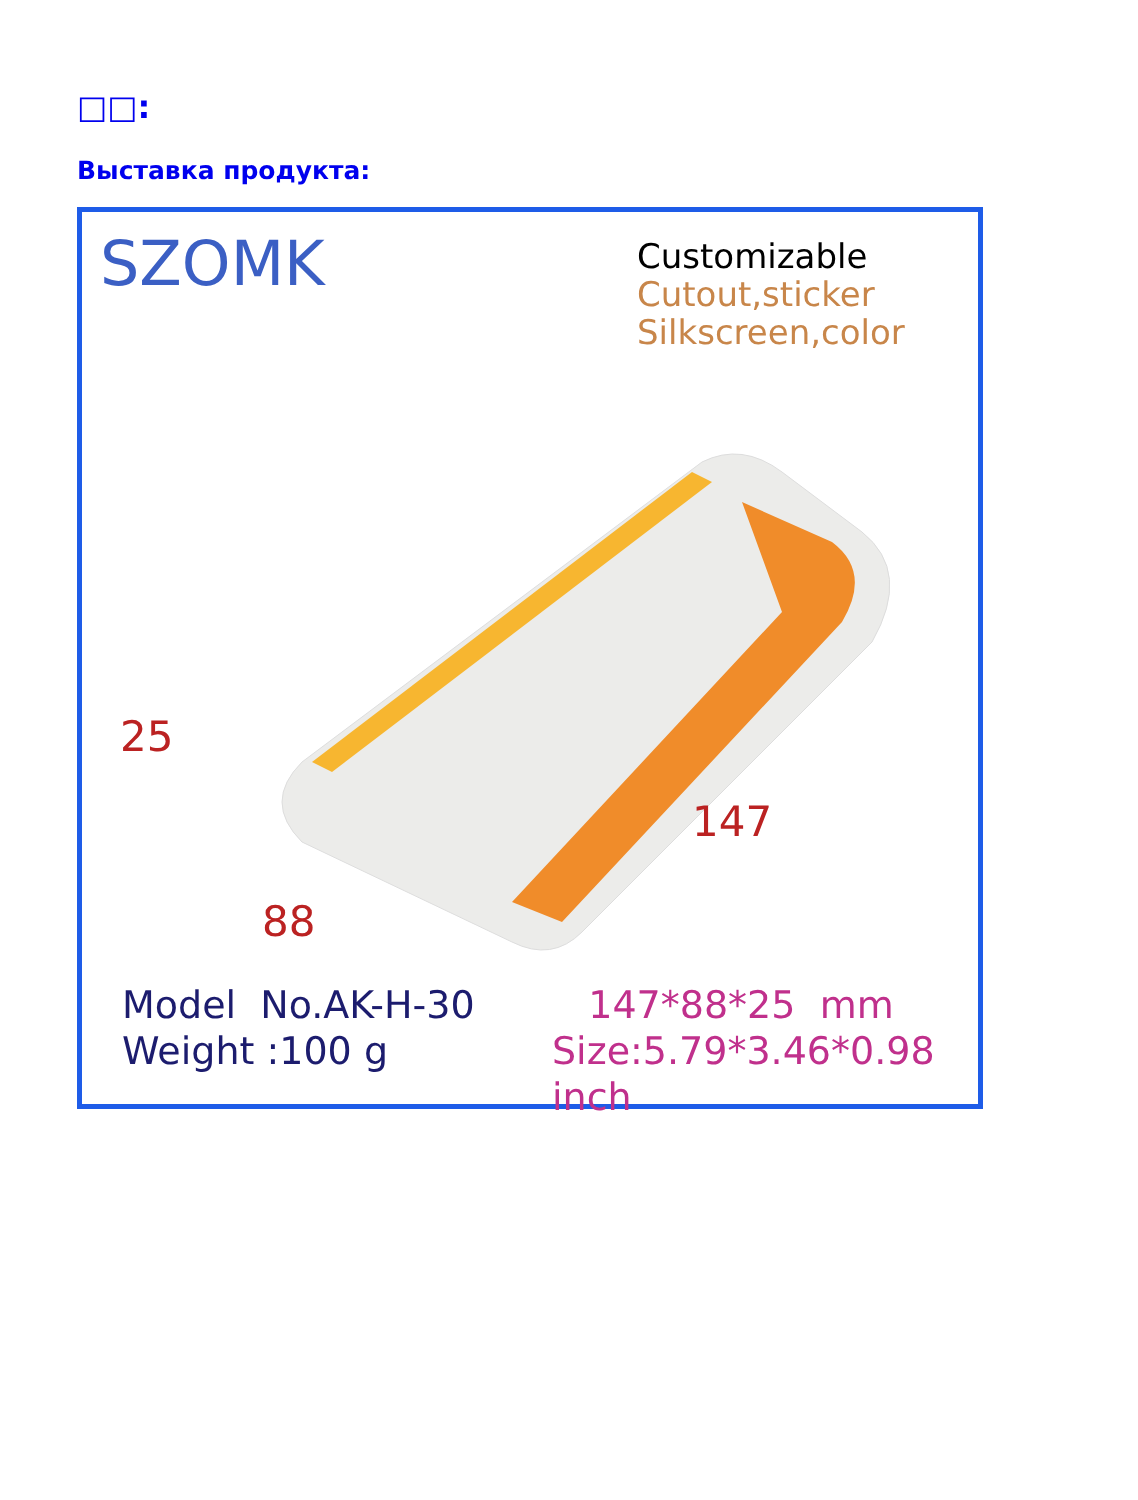□□:
Выставка продукта:
SZOMK
Customizable
Cutout,sticker
Silkscreen,color
25
147
88
Model No.AK-H-30
Weight :100 g
147*88*25 mm
Size:5.79*3.46*0.98 inch